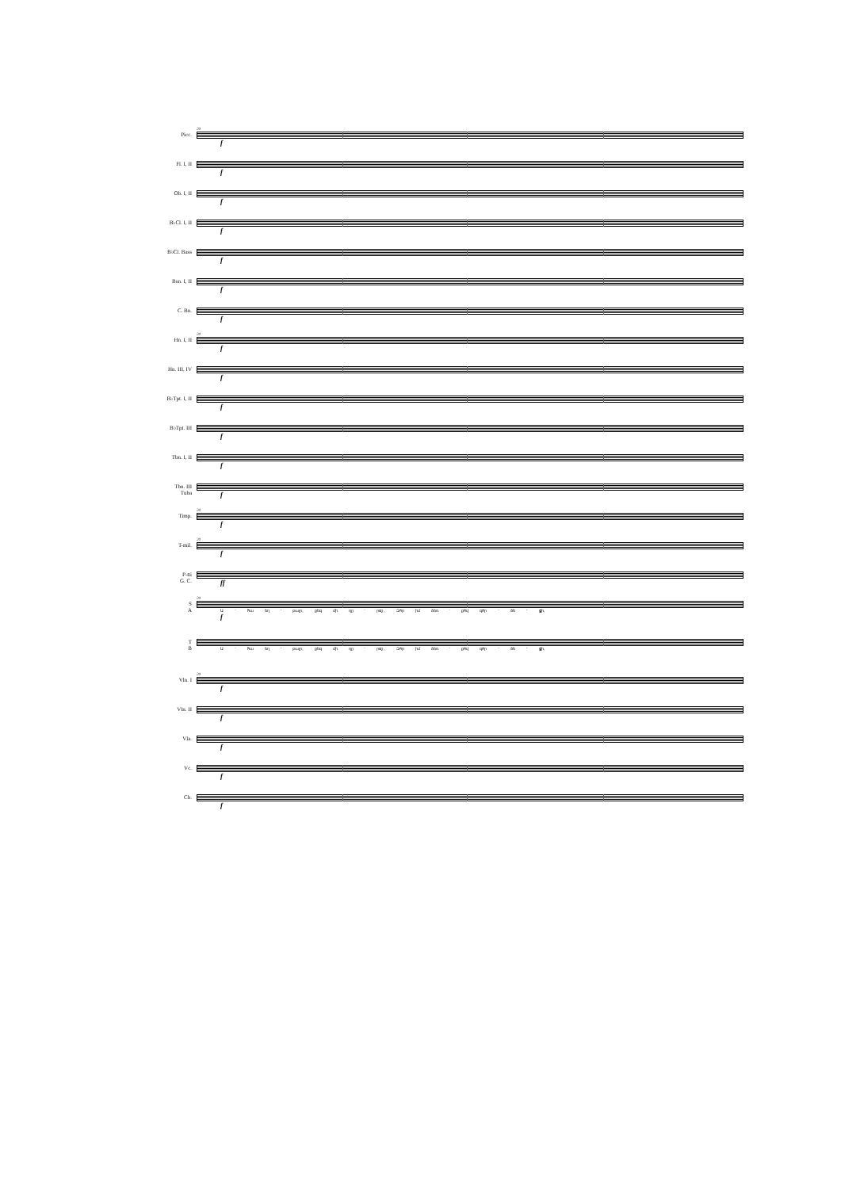Picc.
20
f
Fl. I, II
f
Ob. I, II
f
B♭Cl. I, II
f
B♭Cl. Bass
f
Bsn. I, II
f
C. Bn.
f
Hn. I, II
20
f
Hn. III, IV
f
B♭Tpt. I, II
f
B♭Tpt. III
f
Tbn. I, II
f
Tbn. III
Tuba
f
Timp.
20
f
T-mil.
20
f
P-tti
G. C.
ff
S
A
20
Ա - հա եղ - բայր, քեզ մի դը - րօշ, Զոր իմ ձեռ - քով գոր - ծե - ցի,
f
T
B
Ա - հա եղ - բայր, քեզ մի դը - րօշ, Զոր իմ ձեռ - քով գոր - ծե - ցի,
Vln. I
20
f
Vln. II
f
Vla.
f
Vc.
f
Cb.
f